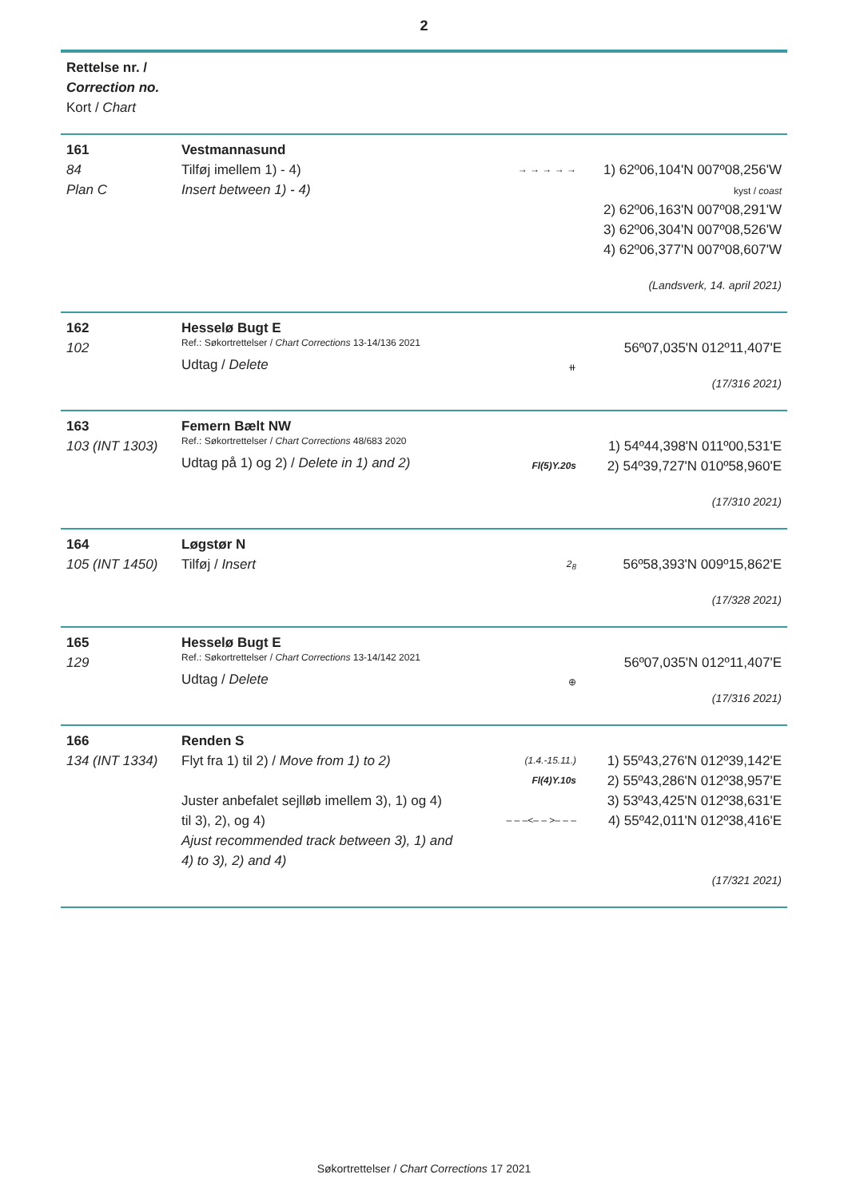2
| Rettelse nr. / Correction no. Kort / Chart | | | |
| --- | --- | --- | --- |
| 161 84 Plan C | Vestmannasund Tilføj imellem 1) - 4) Insert between 1) - 4) | → → → → → | 1) 62º06,104'N 007º08,256'W kyst / coast 2) 62º06,163'N 007º08,291'W 3) 62º06,304'N 007º08,526'W 4) 62º06,377'N 007º08,607'W (Landsverk, 14. april 2021) |
| 162 102 | Hesselø Bugt E Ref.: Søkortrettelser / Chart Corrections 13-14/136 2021 Udtag / Delete | ⧺ | 56º07,035'N 012º11,407'E (17/316 2021) |
| 163 103 (INT 1303) | Femern Bælt NW Ref.: Søkortrettelser / Chart Corrections 48/683 2020 Udtag på 1) og 2) / Delete in 1) and 2) | Fl(5)Y.20s | 1) 54º44,398'N 011º00,531'E 2) 54º39,727'N 010º58,960'E (17/310 2021) |
| 164 105 (INT 1450) | Løgstør N Tilføj / Insert | 2<sub>8</sub> | 56º58,393'N 009º15,862'E (17/328 2021) |
| 165 129 | Hesselø Bugt E Ref.: Søkortrettelser / Chart Corrections 13-14/142 2021 Udtag / Delete | ⊕ | 56º07,035'N 012º11,407'E (17/316 2021) |
| 166 134 (INT 1334) | Renden S Flyt fra 1) til 2) / Move from 1) to 2) Juster anbefalet sejlløb imellem 3), 1) og 4) til 3), 2), og 4) Ajust recommended track between 3), 1) and 4) to 3), 2) and 4) | (1.4.-15.11.) Fl(4)Y.10s – – –<– – >– – – | 1) 55º43,276'N 012º39,142'E 2) 55º43,286'N 012º38,957'E 3) 53º43,425'N 012º38,631'E 4) 55º42,011'N 012º38,416'E (17/321 2021) |
Søkortrettelser / Chart Corrections 17 2021